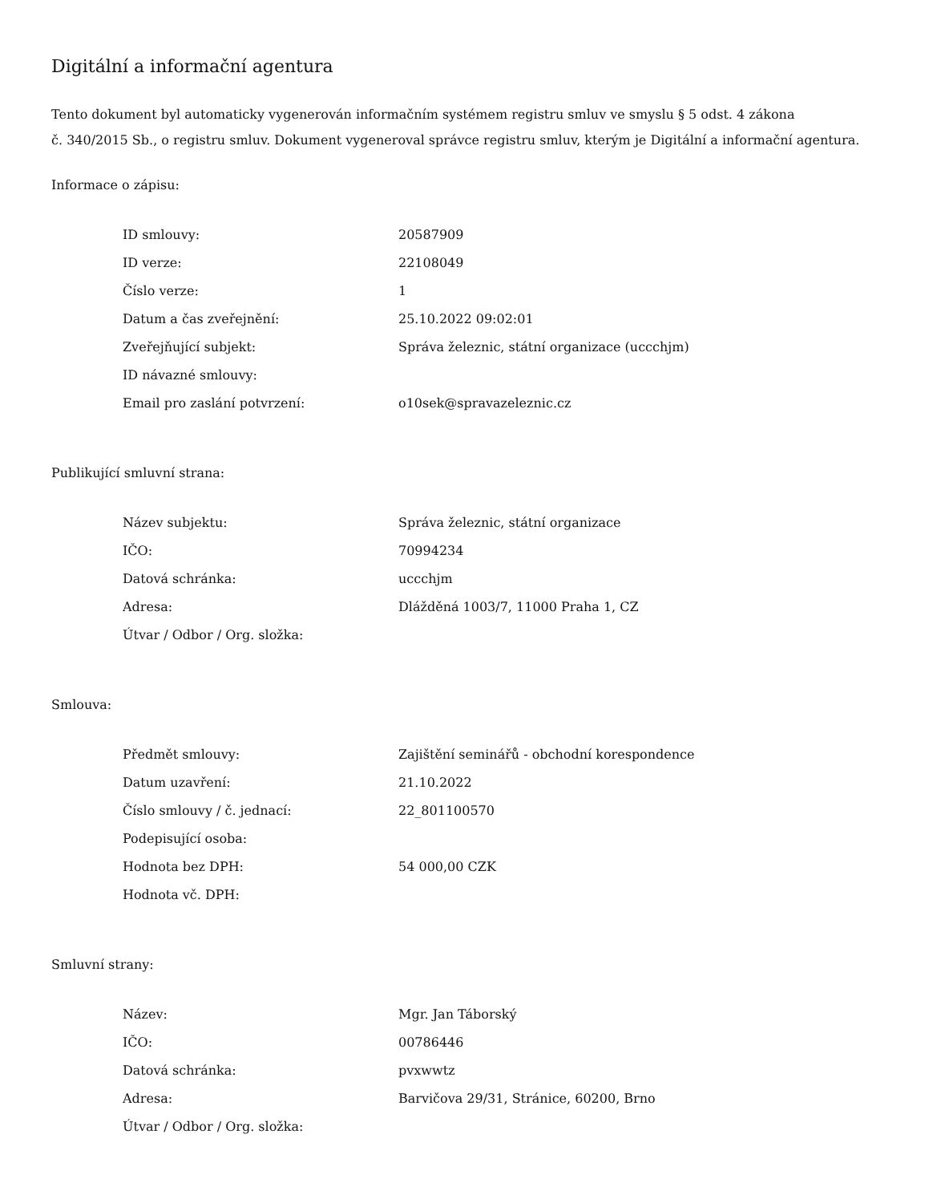Digitální a informační agentura
Tento dokument byl automaticky vygenerován informačním systémem registru smluv ve smyslu § 5 odst. 4 zákona
č. 340/2015 Sb., o registru smluv. Dokument vygeneroval správce registru smluv, kterým je Digitální a informační agentura.
Informace o zápisu:
| ID smlouvy: | 20587909 |
| ID verze: | 22108049 |
| Číslo verze: | 1 |
| Datum a čas zveřejnění: | 25.10.2022 09:02:01 |
| Zveřejňující subjekt: | Správa železnic, státní organizace (uccchjm) |
| ID návazné smlouvy: | |
| Email pro zaslání potvrzení: | o10sek@spravazeleznic.cz |
Publikující smluvní strana:
| Název subjektu: | Správa železnic, státní organizace |
| IČO: | 70994234 |
| Datová schránka: | uccchjm |
| Adresa: | Dlážděná 1003/7, 11000 Praha 1, CZ |
| Útvar / Odbor / Org. složka: | |
Smlouva:
| Předmět smlouvy: | Zajištění seminářů - obchodní korespondence |
| Datum uzavření: | 21.10.2022 |
| Číslo smlouvy / č. jednací: | 22_801100570 |
| Podepisující osoba: | |
| Hodnota bez DPH: | 54 000,00 CZK |
| Hodnota vč. DPH: | |
Smluvní strany:
| Název: | Mgr. Jan Táborský |
| IČO: | 00786446 |
| Datová schránka: | pvxwwtz |
| Adresa: | Barvičova 29/31, Stránice, 60200, Brno |
| Útvar / Odbor / Org. složka: | |